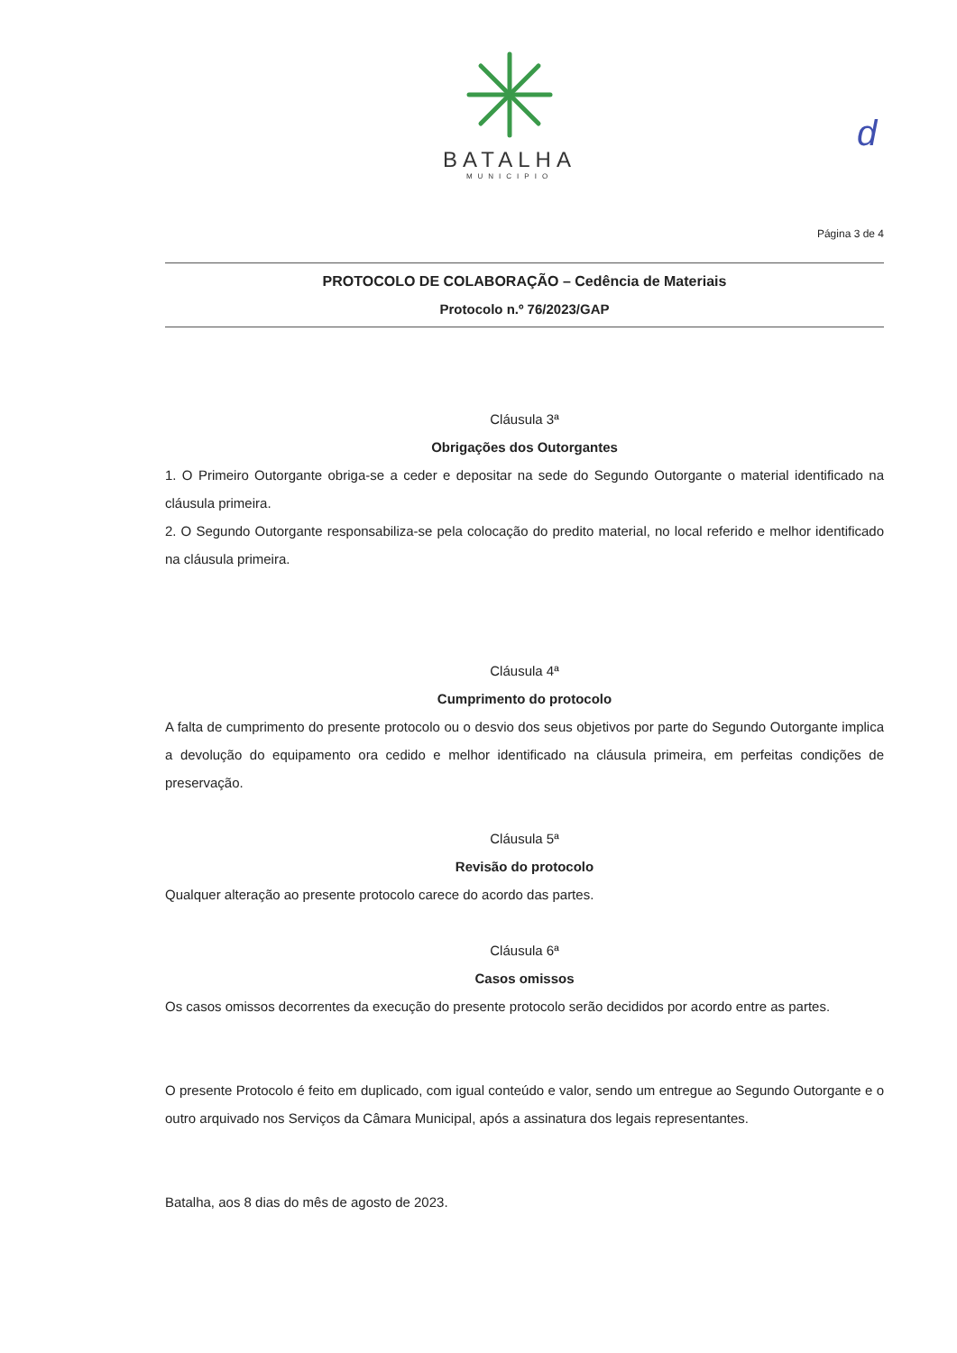BATALHA
MUNICIPIO
d
Página 3 de 4
PROTOCOLO DE COLABORAÇÃO – Cedência de Materiais
Protocolo n.º 76/2023/GAP
Cláusula 3ª
Obrigações dos Outorgantes
1. O Primeiro Outorgante obriga-se a ceder e depositar na sede do Segundo Outorgante o material identificado na cláusula primeira.
2. O Segundo Outorgante responsabiliza-se pela colocação do predito material, no local referido e melhor identificado na cláusula primeira.
Cláusula 4ª
Cumprimento do protocolo
A falta de cumprimento do presente protocolo ou o desvio dos seus objetivos por parte do Segundo Outorgante implica a devolução do equipamento ora cedido e melhor identificado na cláusula primeira, em perfeitas condições de preservação.
Cláusula 5ª
Revisão do protocolo
Qualquer alteração ao presente protocolo carece do acordo das partes.
Cláusula 6ª
Casos omissos
Os casos omissos decorrentes da execução do presente protocolo serão decididos por acordo entre as partes.
O presente Protocolo é feito em duplicado, com igual conteúdo e valor, sendo um entregue ao Segundo Outorgante e o outro arquivado nos Serviços da Câmara Municipal, após a assinatura dos legais representantes.
Batalha, aos 8 dias do mês de agosto de 2023.